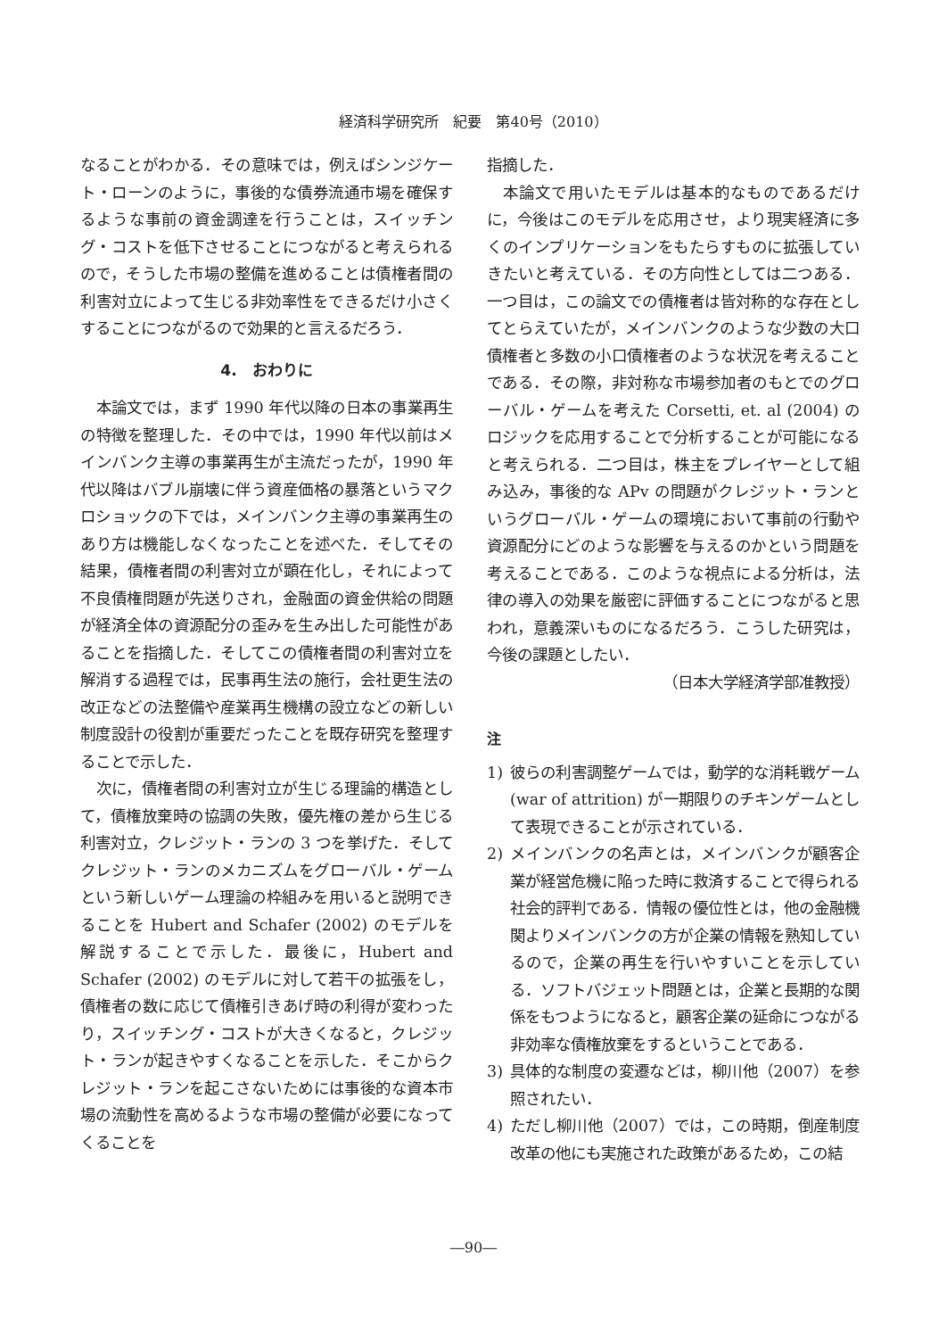経済科学研究所　紀要　第40号（2010）
なることがわかる．その意味では，例えばシンジケート・ローンのように，事後的な債券流通市場を確保するような事前の資金調達を行うことは，スイッチング・コストを低下させることにつながると考えられるので，そうした市場の整備を進めることは債権者間の利害対立によって生じる非効率性をできるだけ小さくすることにつながるので効果的と言えるだろう．
4.　おわりに
本論文では，まず 1990 年代以降の日本の事業再生の特徴を整理した．その中では，1990 年代以前はメインバンク主導の事業再生が主流だったが，1990 年代以降はバブル崩壊に伴う資産価格の暴落というマクロショックの下では，メインバンク主導の事業再生のあり方は機能しなくなったことを述べた．そしてその結果，債権者間の利害対立が顕在化し，それによって不良債権問題が先送りされ，金融面の資金供給の問題が経済全体の資源配分の歪みを生み出した可能性があることを指摘した．そしてこの債権者間の利害対立を解消する過程では，民事再生法の施行，会社更生法の改正などの法整備や産業再生機構の設立などの新しい制度設計の役割が重要だったことを既存研究を整理することで示した．
次に，債権者間の利害対立が生じる理論的構造として，債権放棄時の協調の失敗，優先権の差から生じる利害対立，クレジット・ランの 3 つを挙げた．そしてクレジット・ランのメカニズムをグローバル・ゲームという新しいゲーム理論の枠組みを用いると説明できることを Hubert and Schafer (2002) のモデルを解説することで示した．最後に，Hubert and Schafer (2002) のモデルに対して若干の拡張をし，債権者の数に応じて債権引きあげ時の利得が変わったり，スイッチング・コストが大きくなると，クレジット・ランが起きやすくなることを示した．そこからクレジット・ランを起こさないためには事後的な資本市場の流動性を高めるような市場の整備が必要になってくることを
指摘した．
本論文で用いたモデルは基本的なものであるだけに，今後はこのモデルを応用させ，より現実経済に多くのインプリケーションをもたらすものに拡張していきたいと考えている．その方向性としては二つある．一つ目は，この論文での債権者は皆対称的な存在としてとらえていたが，メインバンクのような少数の大口債権者と多数の小口債権者のような状況を考えることである．その際，非対称な市場参加者のもとでのグローバル・ゲームを考えた Corsetti, et. al (2004) のロジックを応用することで分析することが可能になると考えられる．二つ目は，株主をプレイヤーとして組み込み，事後的な APv の問題がクレジット・ランというグローバル・ゲームの環境において事前の行動や資源配分にどのような影響を与えるのかという問題を考えることである．このような視点による分析は，法律の導入の効果を厳密に評価することにつながると思われ，意義深いものになるだろう．こうした研究は，今後の課題としたい．
（日本大学経済学部准教授）
注
1) 彼らの利害調整ゲームでは，動学的な消耗戦ゲーム (war of attrition) が一期限りのチキンゲームとして表現できることが示されている．
2) メインバンクの名声とは，メインバンクが顧客企業が経営危機に陥った時に救済することで得られる社会的評判である．情報の優位性とは，他の金融機関よりメインバンクの方が企業の情報を熟知しているので，企業の再生を行いやすいことを示している．ソフトバジェット問題とは，企業と長期的な関係をもつようになると，顧客企業の延命につながる非効率な債権放棄をするということである．
3) 具体的な制度の変遷などは，柳川他（2007）を参照されたい．
4) ただし柳川他（2007）では，この時期，倒産制度改革の他にも実施された政策があるため，この結
―90―